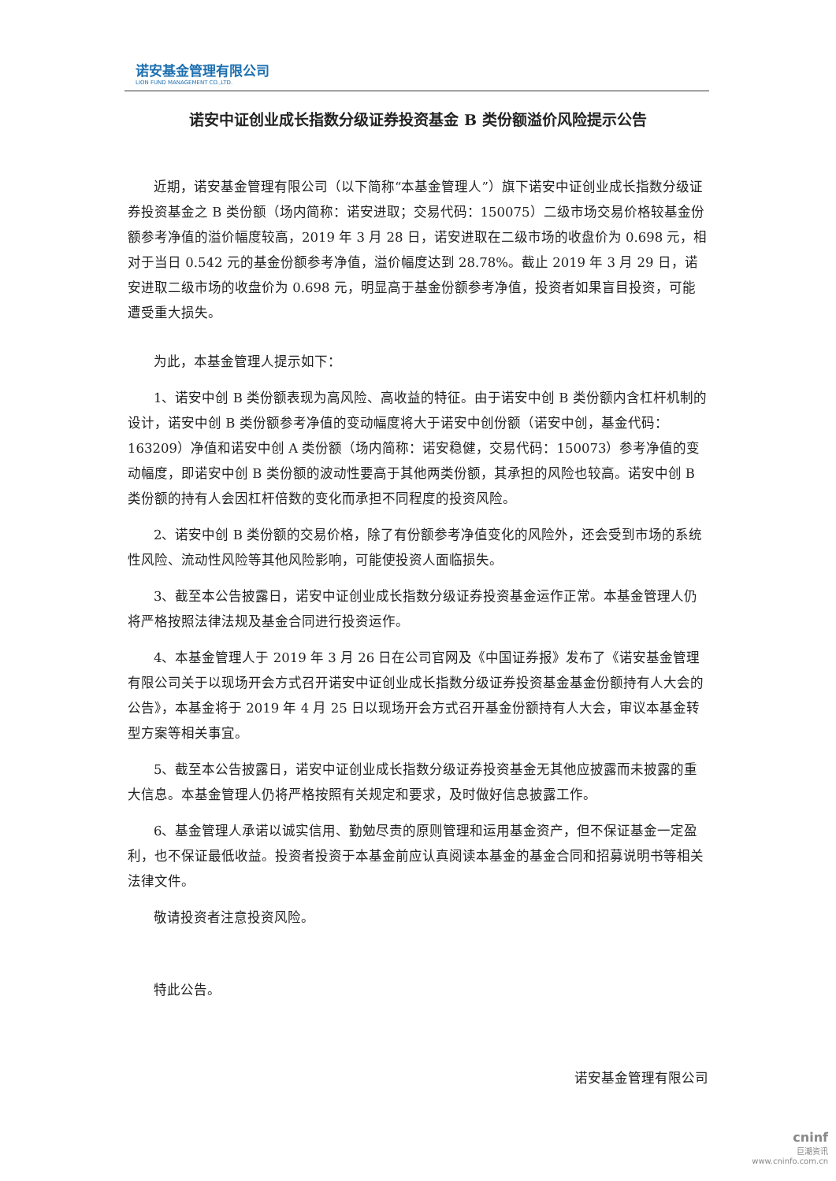诺安基金管理有限公司
LION FUND MANAGEMENT CO.,LTD.
诺安中证创业成长指数分级证券投资基金 B 类份额溢价风险提示公告
近期，诺安基金管理有限公司（以下简称“本基金管理人”）旗下诺安中证创业成长指数分级证券投资基金之 B 类份额（场内简称：诺安进取；交易代码：150075）二级市场交易价格较基金份额参考净值的溢价幅度较高，2019 年 3 月 28 日，诺安进取在二级市场的收盘价为 0.698 元，相对于当日 0.542 元的基金份额参考净值，溢价幅度达到 28.78%。截止 2019 年 3 月 29 日，诺安进取二级市场的收盘价为 0.698 元，明显高于基金份额参考净值，投资者如果盲目投资，可能遭受重大损失。
为此，本基金管理人提示如下：
1、诺安中创 B 类份额表现为高风险、高收益的特征。由于诺安中创 B 类份额内含杠杆机制的设计，诺安中创 B 类份额参考净值的变动幅度将大于诺安中创份额（诺安中创，基金代码：163209）净值和诺安中创 A 类份额（场内简称：诺安稳健，交易代码：150073）参考净值的变动幅度，即诺安中创 B 类份额的波动性要高于其他两类份额，其承担的风险也较高。诺安中创 B 类份额的持有人会因杠杆倍数的变化而承担不同程度的投资风险。
2、诺安中创 B 类份额的交易价格，除了有份额参考净值变化的风险外，还会受到市场的系统性风险、流动性风险等其他风险影响，可能使投资人面临损失。
3、截至本公告披露日，诺安中证创业成长指数分级证券投资基金运作正常。本基金管理人仍将严格按照法律法规及基金合同进行投资运作。
4、本基金管理人于 2019 年 3 月 26 日在公司官网及《中国证券报》发布了《诺安基金管理有限公司关于以现场开会方式召开诺安中证创业成长指数分级证券投资基金基金份额持有人大会的公告》，本基金将于 2019 年 4 月 25 日以现场开会方式召开基金份额持有人大会，审议本基金转型方案等相关事宜。
5、截至本公告披露日，诺安中证创业成长指数分级证券投资基金无其他应披露而未披露的重大信息。本基金管理人仍将严格按照有关规定和要求，及时做好信息披露工作。
6、基金管理人承诺以诚实信用、勤勉尽责的原则管理和运用基金资产，但不保证基金一定盈利，也不保证最低收益。投资者投资于本基金前应认真阅读本基金的基金合同和招募说明书等相关法律文件。
敬请投资者注意投资风险。
特此公告。
诺安基金管理有限公司
cninf
巨潮资讯
www.cninfo.com.cn